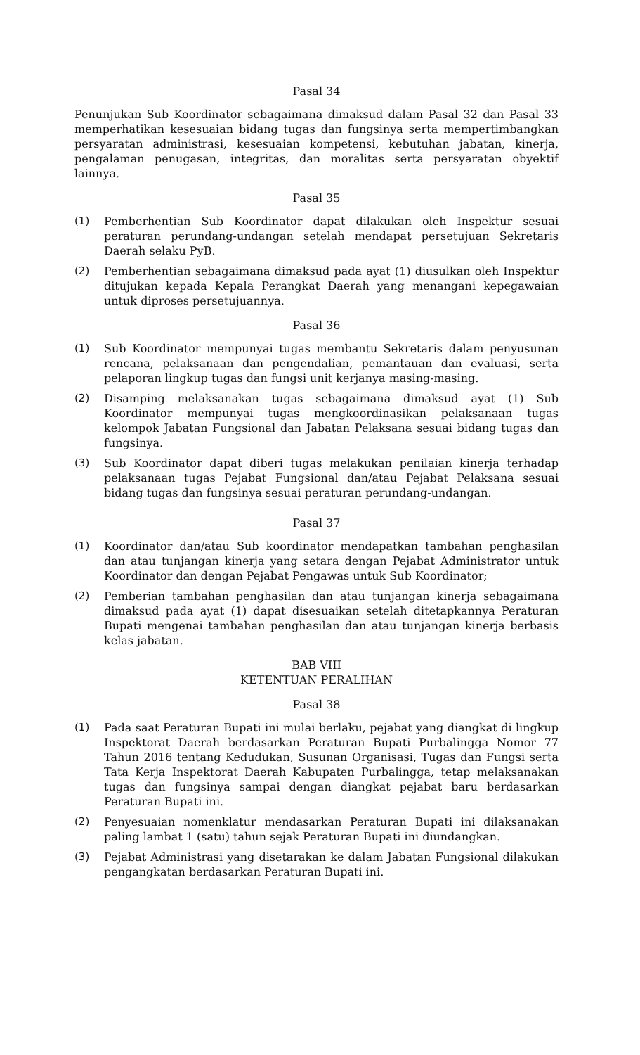Pasal 34
Penunjukan Sub Koordinator sebagaimana dimaksud dalam Pasal 32 dan Pasal 33 memperhatikan kesesuaian bidang tugas dan fungsinya serta mempertimbangkan persyaratan administrasi, kesesuaian kompetensi, kebutuhan jabatan, kinerja, pengalaman penugasan, integritas, dan moralitas serta persyaratan obyektif lainnya.
Pasal 35
(1) Pemberhentian Sub Koordinator dapat dilakukan oleh Inspektur sesuai peraturan perundang-undangan setelah mendapat persetujuan Sekretaris Daerah selaku PyB.
(2) Pemberhentian sebagaimana dimaksud pada ayat (1) diusulkan oleh Inspektur ditujukan kepada Kepala Perangkat Daerah yang menangani kepegawaian untuk diproses persetujuannya.
Pasal 36
(1) Sub Koordinator mempunyai tugas membantu Sekretaris dalam penyusunan rencana, pelaksanaan dan pengendalian, pemantauan dan evaluasi, serta pelaporan lingkup tugas dan fungsi unit kerjanya masing-masing.
(2) Disamping melaksanakan tugas sebagaimana dimaksud ayat (1) Sub Koordinator mempunyai tugas mengkoordinasikan pelaksanaan tugas kelompok Jabatan Fungsional dan Jabatan Pelaksana sesuai bidang tugas dan fungsinya.
(3) Sub Koordinator dapat diberi tugas melakukan penilaian kinerja terhadap pelaksanaan tugas Pejabat Fungsional dan/atau Pejabat Pelaksana sesuai bidang tugas dan fungsinya sesuai peraturan perundang-undangan.
Pasal 37
(1) Koordinator dan/atau Sub koordinator mendapatkan tambahan penghasilan dan atau tunjangan kinerja yang setara dengan Pejabat Administrator untuk Koordinator dan dengan Pejabat Pengawas untuk Sub Koordinator;
(2) Pemberian tambahan penghasilan dan atau tunjangan kinerja sebagaimana dimaksud pada ayat (1) dapat disesuaikan setelah ditetapkannya Peraturan Bupati mengenai tambahan penghasilan dan atau tunjangan kinerja berbasis kelas jabatan.
BAB VIII
KETENTUAN PERALIHAN
Pasal 38
(1) Pada saat Peraturan Bupati ini mulai berlaku, pejabat yang diangkat di lingkup Inspektorat Daerah berdasarkan Peraturan Bupati Purbalingga Nomor 77 Tahun 2016 tentang Kedudukan, Susunan Organisasi, Tugas dan Fungsi serta Tata Kerja Inspektorat Daerah Kabupaten Purbalingga, tetap melaksanakan tugas dan fungsinya sampai dengan diangkat pejabat baru berdasarkan Peraturan Bupati ini.
(2) Penyesuaian nomenklatur mendasarkan Peraturan Bupati ini dilaksanakan paling lambat 1 (satu) tahun sejak Peraturan Bupati ini diundangkan.
(3) Pejabat Administrasi yang disetarakan ke dalam Jabatan Fungsional dilakukan pengangkatan berdasarkan Peraturan Bupati ini.